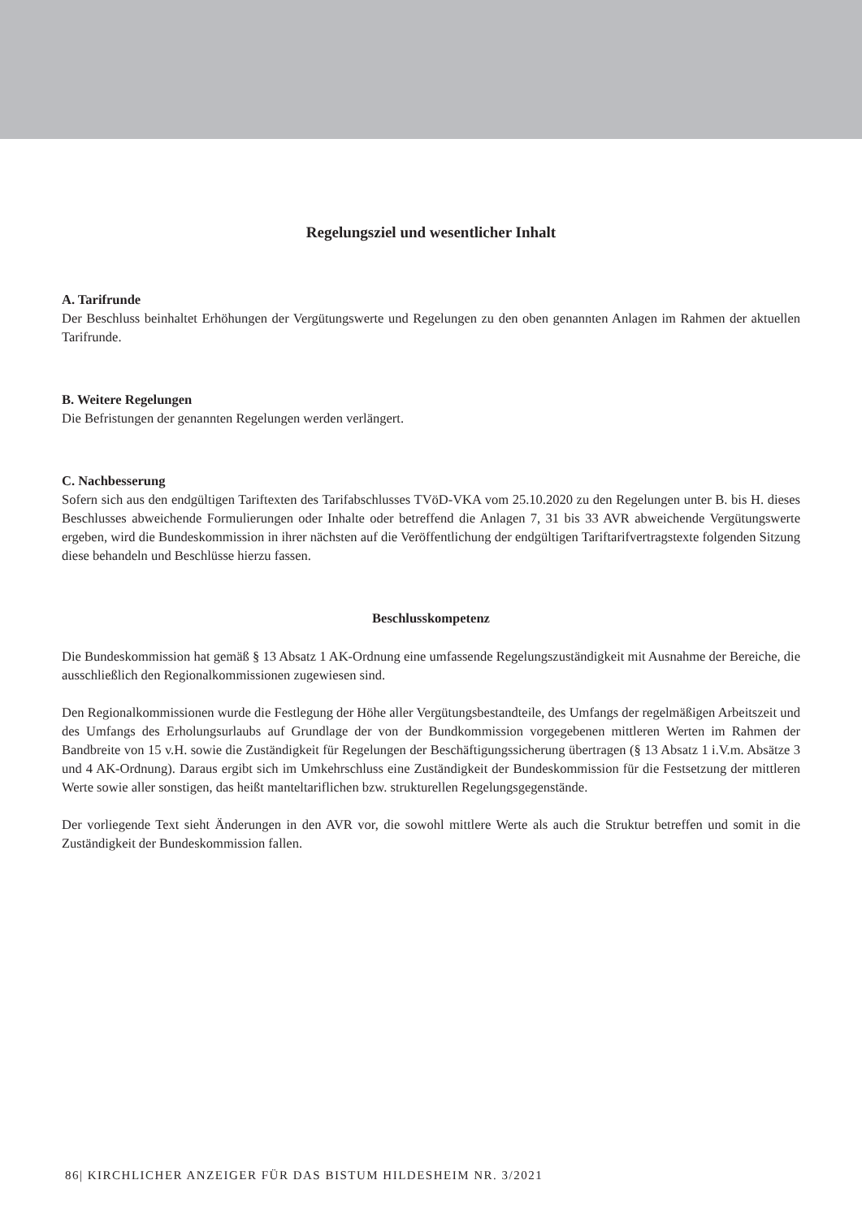Regelungsziel und wesentlicher Inhalt
A. Tarifrunde
Der Beschluss beinhaltet Erhöhungen der Vergütungswerte und Regelungen zu den oben genannten Anlagen im Rahmen der aktuellen Tarifrunde.
B. Weitere Regelungen
Die Befristungen der genannten Regelungen werden verlängert.
C. Nachbesserung
Sofern sich aus den endgültigen Tariftexten des Tarifabschlusses TVöD-VKA vom 25.10.2020 zu den Regelungen unter B. bis H. dieses Beschlusses abweichende Formulierungen oder Inhalte oder betreffend die Anlagen 7, 31 bis 33 AVR abweichende Vergütungswerte ergeben, wird die Bundeskommission in ihrer nächsten auf die Veröffentlichung der endgültigen Tariftarifvertragstexte folgenden Sitzung diese behandeln und Beschlüsse hierzu fassen.
Beschlusskompetenz
Die Bundeskommission hat gemäß § 13 Absatz 1 AK-Ordnung eine umfassende Regelungszuständigkeit mit Ausnahme der Bereiche, die ausschließlich den Regionalkommissionen zugewiesen sind.
Den Regionalkommissionen wurde die Festlegung der Höhe aller Vergütungsbestandteile, des Umfangs der regelmäßigen Arbeitszeit und des Umfangs des Erholungsurlaubs auf Grundlage der von der Bundkommission vorgegebenen mittleren Werten im Rahmen der Bandbreite von 15 v.H. sowie die Zuständigkeit für Regelungen der Beschäftigungssicherung übertragen (§ 13 Absatz 1 i.V.m. Absätze 3 und 4 AK-Ordnung). Daraus ergibt sich im Umkehrschluss eine Zuständigkeit der Bundeskommission für die Festsetzung der mittleren Werte sowie aller sonstigen, das heißt manteltariflichen bzw. strukturellen Regelungsgegenstände.
Der vorliegende Text sieht Änderungen in den AVR vor, die sowohl mittlere Werte als auch die Struktur betreffen und somit in die Zuständigkeit der Bundeskommission fallen.
86| KIRCHLICHER ANZEIGER FÜR DAS BISTUM HILDESHEIM NR. 3/2021